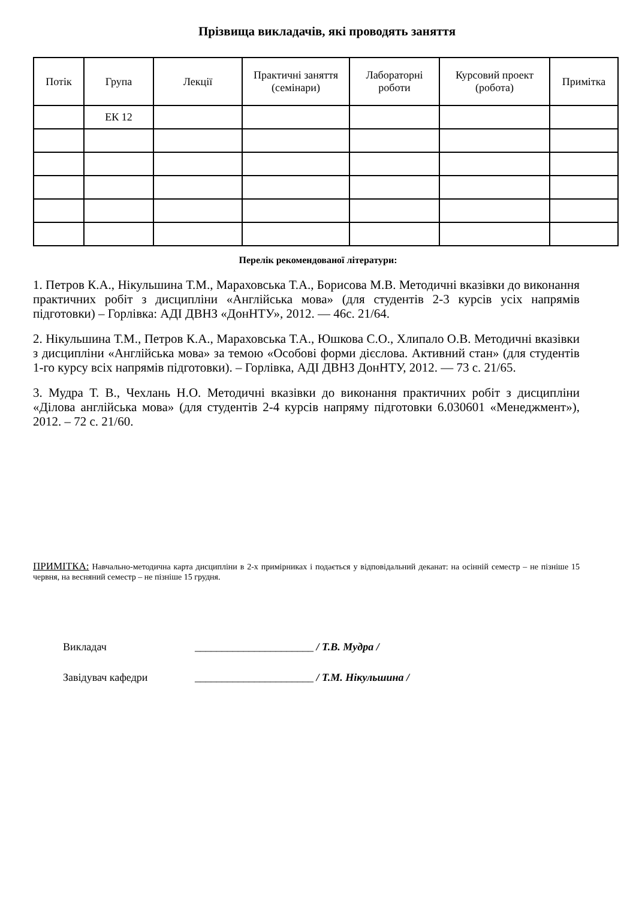Прізвища викладачів, які проводять заняття
| Потік | Група | Лекції | Практичні заняття (семінари) | Лабораторні роботи | Курсовий проект (робота) | Примітка |
| --- | --- | --- | --- | --- | --- | --- |
| | ЕК 12 | | | | | |
Перелік рекомендованої літератури:
1. Петров К.А., Нікульшина Т.М., Мараховська Т.А., Борисова М.В. Методичні вказівки до виконання практичних робіт з дисципліни «Англійська мова» (для студентів 2-3 курсів усіх напрямів підготовки) – Горлівка: АДІ ДВНЗ «ДонНТУ», 2012. — 46с. 21/64.
2. Нікульшина Т.М., Петров К.А., Мараховська Т.А., Юшкова С.О., Хлипало О.В. Методичні вказівки з дисципліни «Англійська мова» за темою «Особові форми дієслова. Активний стан» (для студентів 1-го курсу всіх напрямів підготовки). – Горлівка, АДІ ДВНЗ ДонНТУ, 2012. — 73 с. 21/65.
3. Мудра Т. В., Чехлань Н.О. Методичні вказівки до виконання практичних робіт з дисципліни «Ділова англійська мова» (для студентів 2-4 курсів напряму підготовки 6.030601 «Менеджмент»), 2012. – 72 с. 21/60.
ПРИМІТКА: Навчально-методична карта дисципліни в 2-х примірниках і подається у відповідальний деканат: на осінній семестр – не пізніше 15 червня, на весняний семестр – не пізніше 15 грудня.
Викладач ______________________ / Т.В. Мудра /
Завідувач кафедри ______________________ / Т.М. Нікульшина /